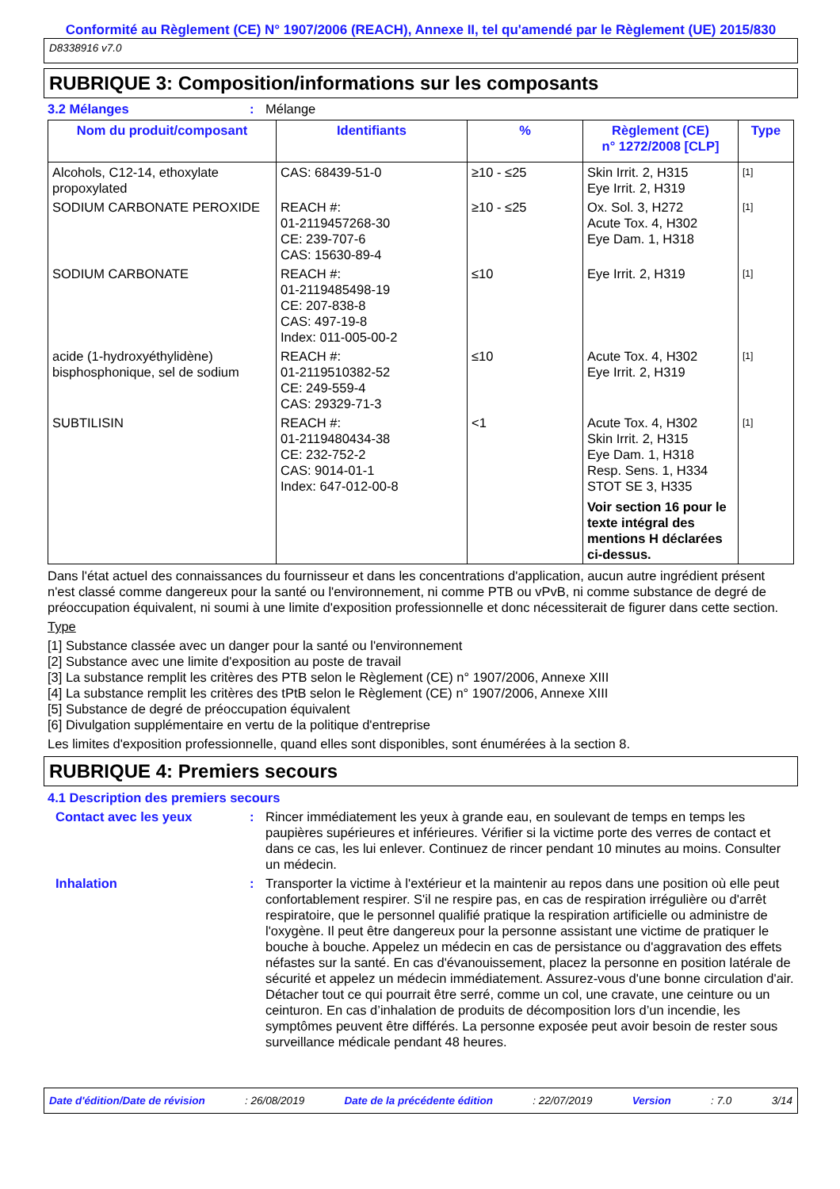Conformité au Règlement (CE) N° 1907/2006 (REACH), Annexe II, tel qu'amendé par le Règlement (UE) 2015/830
D8338916 v7.0
RUBRIQUE 3: Composition/informations sur les composants
3.2 Mélanges: Mélange
| Nom du produit/composant | Identifiants | % | Règlement (CE) n° 1272/2008 [CLP] | Type |
| --- | --- | --- | --- | --- |
| Alcohols, C12-14, ethoxylate propoxylated | CAS: 68439-51-0 | ≥10 - ≤25 | Skin Irrit. 2, H315 Eye Irrit. 2, H319 | [1] |
| SODIUM CARBONATE PEROXIDE | REACH #: 01-2119457268-30 CE: 239-707-6 CAS: 15630-89-4 | ≥10 - ≤25 | Ox. Sol. 3, H272 Acute Tox. 4, H302 Eye Dam. 1, H318 | [1] |
| SODIUM CARBONATE | REACH #: 01-2119485498-19 CE: 207-838-8 CAS: 497-19-8 Index: 011-005-00-2 | ≤10 | Eye Irrit. 2, H319 | [1] |
| acide (1-hydroxyéthylidène) bisphosphonique, sel de sodium | REACH #: 01-2119510382-52 CE: 249-559-4 CAS: 29329-71-3 | ≤10 | Acute Tox. 4, H302 Eye Irrit. 2, H319 | [1] |
| SUBTILISIN | REACH #: 01-2119480434-38 CE: 232-752-2 CAS: 9014-01-1 Index: 647-012-00-8 | <1 | Acute Tox. 4, H302 Skin Irrit. 2, H315 Eye Dam. 1, H318 Resp. Sens. 1, H334 STOT SE 3, H335 Voir section 16 pour le texte intégral des mentions H déclarées ci-dessus. | [1] |
Dans l'état actuel des connaissances du fournisseur et dans les concentrations d'application, aucun autre ingrédient présent n'est classé comme dangereux pour la santé ou l'environnement, ni comme PTB ou vPvB, ni comme substance de degré de préoccupation équivalent, ni soumi à une limite d'exposition professionnelle et donc nécessiterait de figurer dans cette section.
Type
[1] Substance classée avec un danger pour la santé ou l'environnement
[2] Substance avec une limite d'exposition au poste de travail
[3] La substance remplit les critères des PTB selon le Règlement (CE) n° 1907/2006, Annexe XIII
[4] La substance remplit les critères des tPtB selon le Règlement (CE) n° 1907/2006, Annexe XIII
[5] Substance de degré de préoccupation équivalent
[6] Divulgation supplémentaire en vertu de la politique d'entreprise
Les limites d'exposition professionnelle, quand elles sont disponibles, sont énumérées à la section 8.
RUBRIQUE 4: Premiers secours
4.1 Description des premiers secours
Contact avec les yeux: Rincer immédiatement les yeux à grande eau, en soulevant de temps en temps les paupières supérieures et inférieures. Vérifier si la victime porte des verres de contact et dans ce cas, les lui enlever. Continuez de rincer pendant 10 minutes au moins. Consulter un médecin.
Inhalation: Transporter la victime à l'extérieur et la maintenir au repos dans une position où elle peut confortablement respirer. S'il ne respire pas, en cas de respiration irrégulière ou d'arrêt respiratoire, que le personnel qualifié pratique la respiration artificielle ou administre de l'oxygène. Il peut être dangereux pour la personne assistant une victime de pratiquer le bouche à bouche. Appelez un médecin en cas de persistance ou d'aggravation des effets néfastes sur la santé. En cas d'évanouissement, placez la personne en position latérale de sécurité et appelez un médecin immédiatement. Assurez-vous d'une bonne circulation d'air. Détacher tout ce qui pourrait être serré, comme un col, une cravate, une ceinture ou un ceinturon. En cas d’inhalation de produits de décomposition lors d’un incendie, les symptômes peuvent être différés. La personne exposée peut avoir besoin de rester sous surveillance médicale pendant 48 heures.
Date d'édition/Date de révision: 26/08/2019 Date de la précédente édition: 22/07/2019 Version: 7.0 3/14